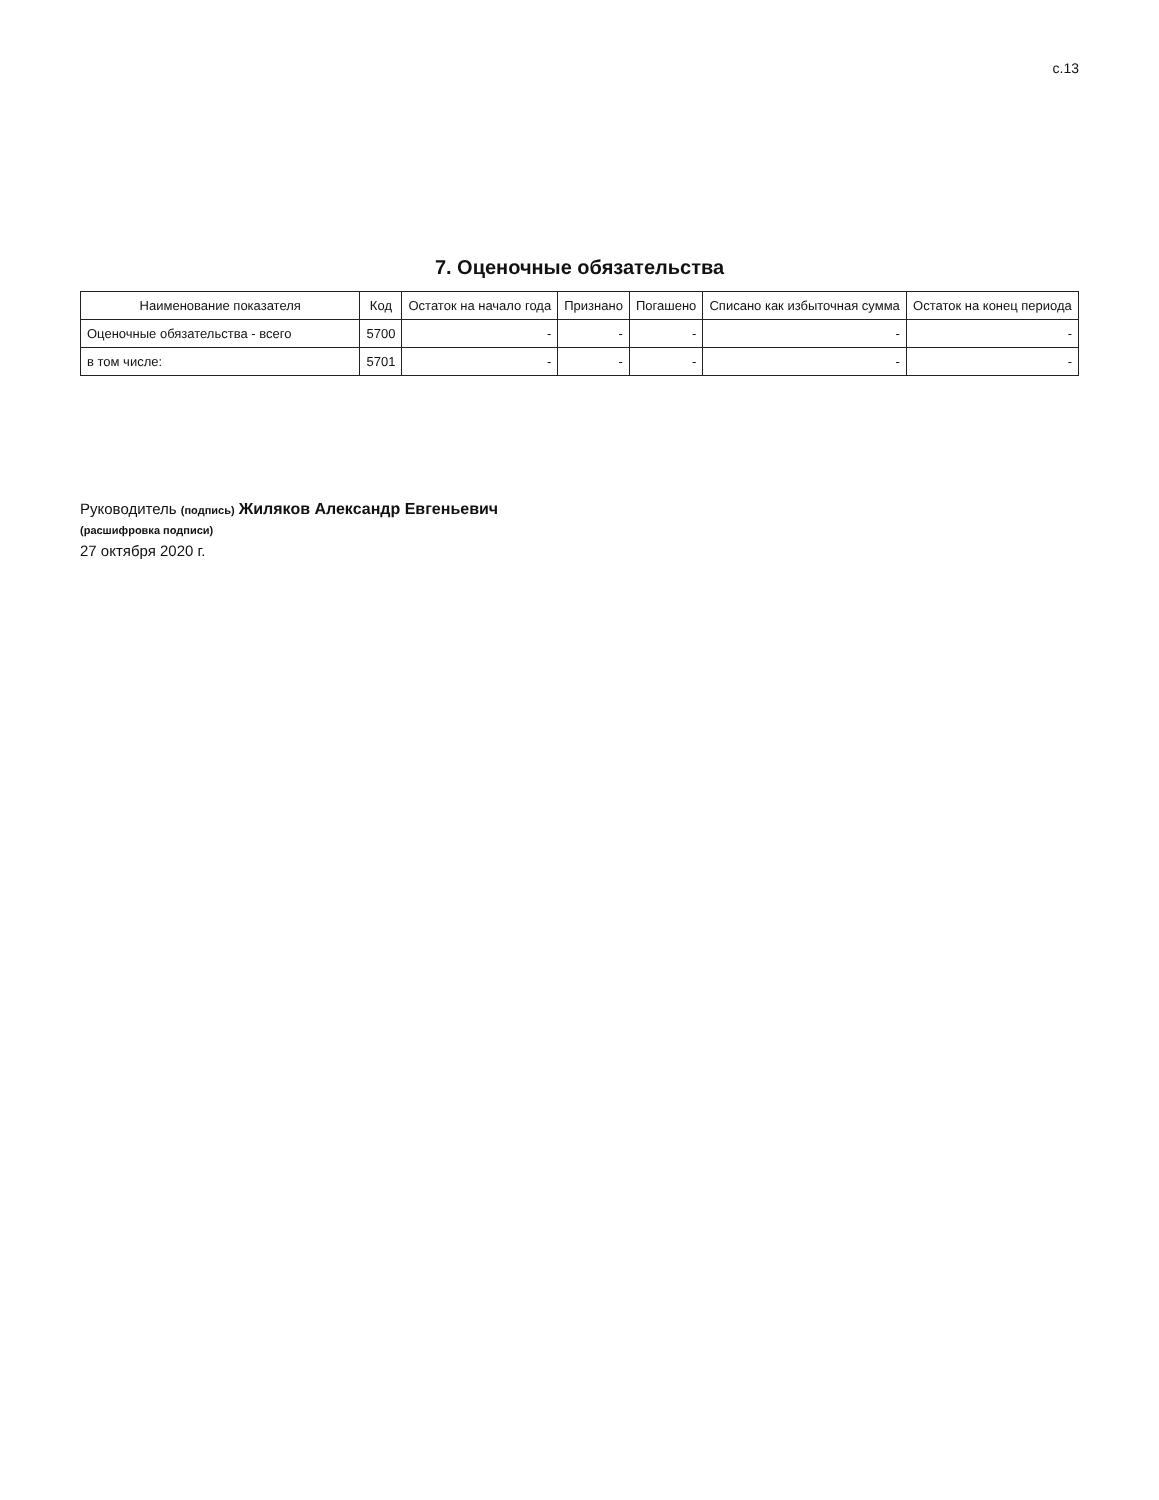с.13
7. Оценочные обязательства
| Наименование показателя | Код | Остаток на начало года | Признано | Погашено | Списано как избыточная сумма | Остаток на конец периода |
| --- | --- | --- | --- | --- | --- | --- |
| Оценочные обязательства - всего | 5700 | - | - | - | - | - |
| в том числе: | 5701 | - | - | - | - | - |
Руководитель (подпись) Жиляков Александр Евгеньевич
(расшифровка подписи)
27 октября 2020 г.